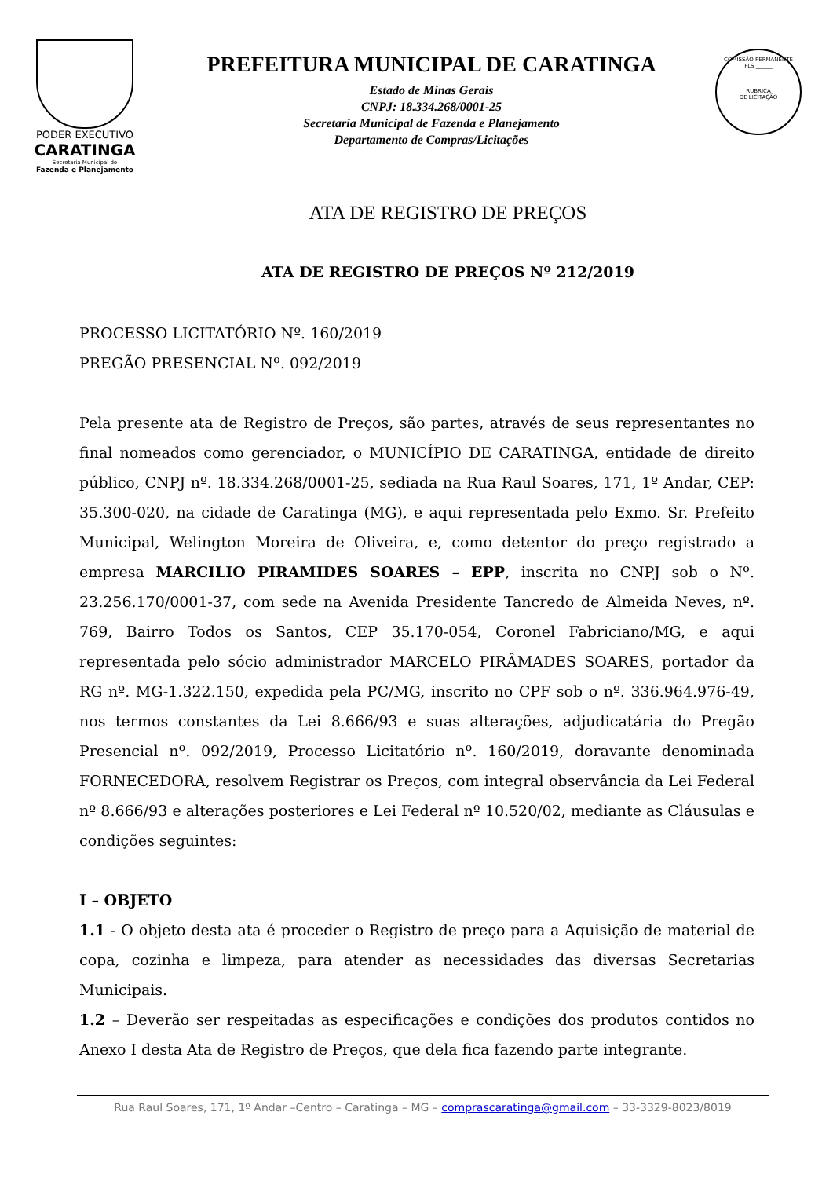PODER EXECUTIVO
CARATINGA
Secretaria Municipal de
Fazenda e Planejamento
PREFEITURA MUNICIPAL DE CARATINGA
Estado de Minas Gerais
CNPJ: 18.334.268/0001-25
Secretaria Municipal de Fazenda e Planejamento
Departamento de Compras/Licitações
COMISSÃO PERMANENTE
FLS ______
RUBRICA
DE LICITAÇÃO
ATA DE REGISTRO DE PREÇOS
ATA DE REGISTRO DE PREÇOS Nº 212/2019
PROCESSO LICITATÓRIO Nº. 160/2019
PREGÃO PRESENCIAL Nº. 092/2019
Pela presente ata de Registro de Preços, são partes, através de seus representantes no final nomeados como gerenciador, o MUNICÍPIO DE CARATINGA, entidade de direito público, CNPJ nº. 18.334.268/0001-25, sediada na Rua Raul Soares, 171, 1º Andar, CEP: 35.300-020, na cidade de Caratinga (MG), e aqui representada pelo Exmo. Sr. Prefeito Municipal, Welington Moreira de Oliveira, e, como detentor do preço registrado a empresa MARCILIO PIRAMIDES SOARES – EPP, inscrita no CNPJ sob o Nº. 23.256.170/0001-37, com sede na Avenida Presidente Tancredo de Almeida Neves, nº. 769, Bairro Todos os Santos, CEP 35.170-054, Coronel Fabriciano/MG, e aqui representada pelo sócio administrador MARCELO PIRÂMADES SOARES, portador da RG nº. MG-1.322.150, expedida pela PC/MG, inscrito no CPF sob o nº. 336.964.976-49, nos termos constantes da Lei 8.666/93 e suas alterações, adjudicatária do Pregão Presencial nº. 092/2019, Processo Licitatório nº. 160/2019, doravante denominada FORNECEDORA, resolvem Registrar os Preços, com integral observância da Lei Federal nº 8.666/93 e alterações posteriores e Lei Federal nº 10.520/02, mediante as Cláusulas e condições seguintes:
I – OBJETO
1.1 - O objeto desta ata é proceder o Registro de preço para a Aquisição de material de copa, cozinha e limpeza, para atender as necessidades das diversas Secretarias Municipais.
1.2 – Deverão ser respeitadas as especificações e condições dos produtos contidos no Anexo I desta Ata de Registro de Preços, que dela fica fazendo parte integrante.
Rua Raul Soares, 171, 1º Andar –Centro – Caratinga – MG – comprascaratinga@gmail.com – 33-3329-8023/8019